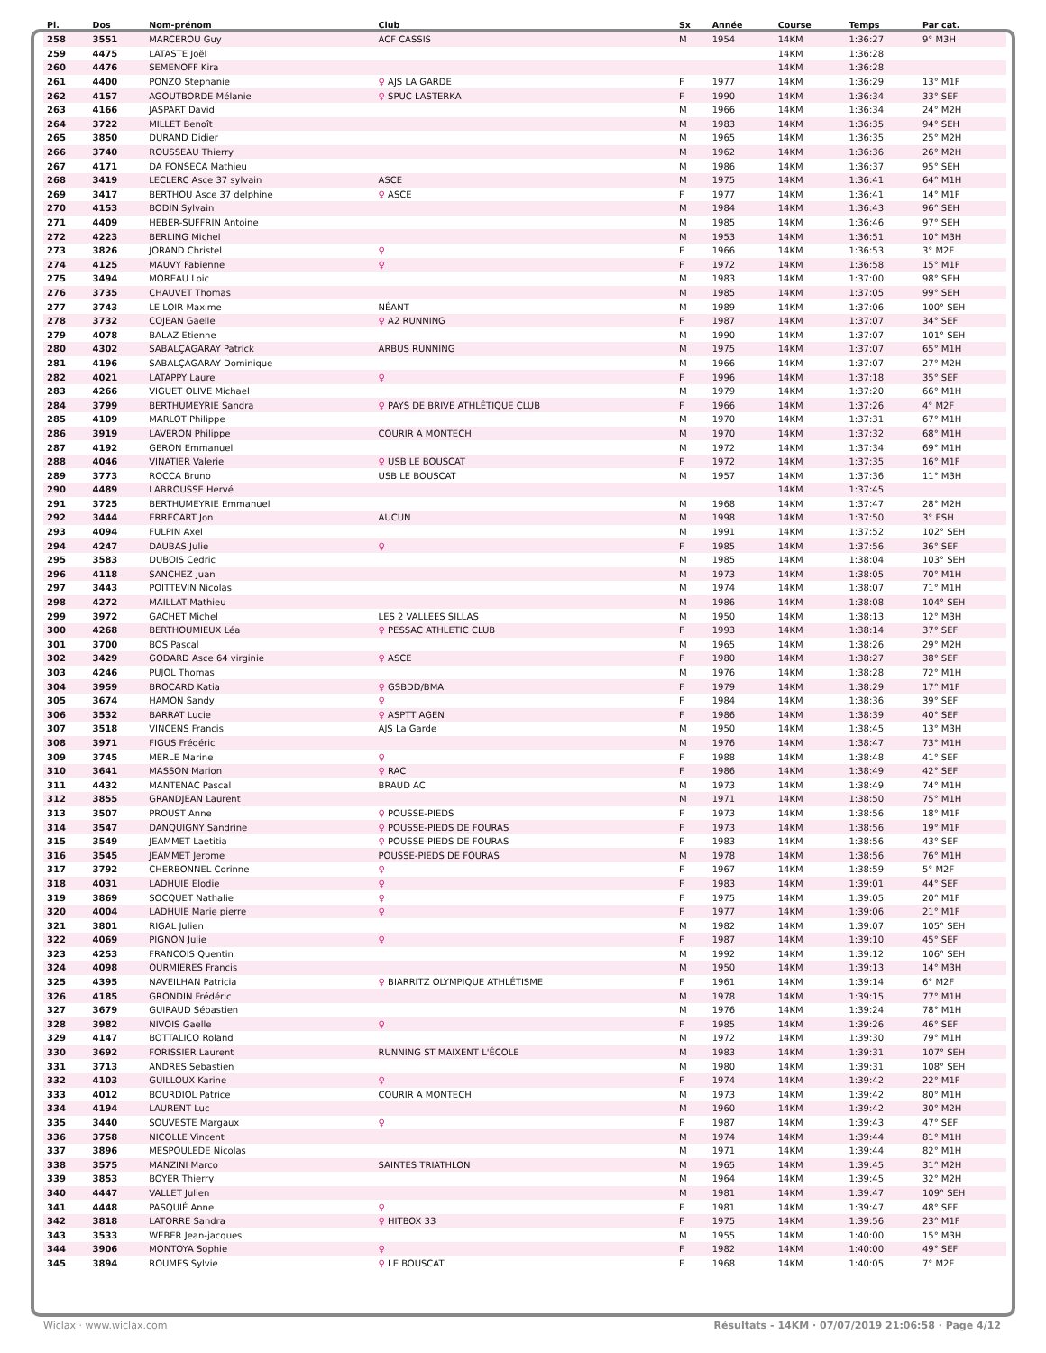| Pl. | Dos | Nom-prénom | Club | Sx | Année | Course | Temps | Par cat. |
| --- | --- | --- | --- | --- | --- | --- | --- | --- |
| 258 | 3551 | MARCEROU Guy | ACF CASSIS | M | 1954 | 14KM | 1:36:27 | 9° M3H |
| 259 | 4475 | LATASTE Joël | | | | 14KM | 1:36:28 | |
| 260 | 4476 | SEMENOFF Kira | | | | 14KM | 1:36:28 | |
| 261 | 4400 | PONZO Stephanie | ♀ AJS LA GARDE | F | 1977 | 14KM | 1:36:29 | 13° M1F |
| 262 | 4157 | AGOUTBORDE Mélanie | ♀ SPUC LASTERKA | F | 1990 | 14KM | 1:36:34 | 33° SEF |
| 263 | 4166 | JASPART David | | M | 1966 | 14KM | 1:36:34 | 24° M2H |
| 264 | 3722 | MILLET Benoît | | M | 1983 | 14KM | 1:36:35 | 94° SEH |
| 265 | 3850 | DURAND Didier | | M | 1965 | 14KM | 1:36:35 | 25° M2H |
| 266 | 3740 | ROUSSEAU Thierry | | M | 1962 | 14KM | 1:36:36 | 26° M2H |
| 267 | 4171 | DA FONSECA Mathieu | | M | 1986 | 14KM | 1:36:37 | 95° SEH |
| 268 | 3419 | LECLERC Asce 37 sylvain | ASCE | M | 1975 | 14KM | 1:36:41 | 64° M1H |
| 269 | 3417 | BERTHOU Asce 37 delphine | ♀ ASCE | F | 1977 | 14KM | 1:36:41 | 14° M1F |
| 270 | 4153 | BODIN Sylvain | | M | 1984 | 14KM | 1:36:43 | 96° SEH |
| 271 | 4409 | HEBER-SUFFRIN Antoine | | M | 1985 | 14KM | 1:36:46 | 97° SEH |
| 272 | 4223 | BERLING Michel | | M | 1953 | 14KM | 1:36:51 | 10° M3H |
| 273 | 3826 | JORAND Christel | ♀ | F | 1966 | 14KM | 1:36:53 | 3° M2F |
| 274 | 4125 | MAUVY Fabienne | ♀ | F | 1972 | 14KM | 1:36:58 | 15° M1F |
| 275 | 3494 | MOREAU Loic | | M | 1983 | 14KM | 1:37:00 | 98° SEH |
| 276 | 3735 | CHAUVET Thomas | | M | 1985 | 14KM | 1:37:05 | 99° SEH |
| 277 | 3743 | LE LOIR Maxime | NÉANT | M | 1989 | 14KM | 1:37:06 | 100° SEH |
| 278 | 3732 | COJEAN Gaelle | ♀ A2 RUNNING | F | 1987 | 14KM | 1:37:07 | 34° SEF |
| 279 | 4078 | BALAZ Etienne | | M | 1990 | 14KM | 1:37:07 | 101° SEH |
| 280 | 4302 | SABALÇAGARAY Patrick | ARBUS RUNNING | M | 1975 | 14KM | 1:37:07 | 65° M1H |
| 281 | 4196 | SABALÇAGARAY Dominique | | M | 1966 | 14KM | 1:37:07 | 27° M2H |
| 282 | 4021 | LATAPPY Laure | ♀ | F | 1996 | 14KM | 1:37:18 | 35° SEF |
| 283 | 4266 | VIGUET OLIVE Michael | | M | 1979 | 14KM | 1:37:20 | 66° M1H |
| 284 | 3799 | BERTHUMEYRIE Sandra | ♀ PAYS DE BRIVE ATHLÉTIQUE CLUB | F | 1966 | 14KM | 1:37:26 | 4° M2F |
| 285 | 4109 | MARLOT Philippe | | M | 1970 | 14KM | 1:37:31 | 67° M1H |
| 286 | 3919 | LAVERON Philippe | COURIR A MONTECH | M | 1970 | 14KM | 1:37:32 | 68° M1H |
| 287 | 4192 | GERON Emmanuel | | M | 1972 | 14KM | 1:37:34 | 69° M1H |
| 288 | 4046 | VINATIER Valerie | ♀ USB LE BOUSCAT | F | 1972 | 14KM | 1:37:35 | 16° M1F |
| 289 | 3773 | ROCCA Bruno | USB LE BOUSCAT | M | 1957 | 14KM | 1:37:36 | 11° M3H |
| 290 | 4489 | LABROUSSE Hervé | | | | 14KM | 1:37:45 | |
| 291 | 3725 | BERTHUMEYRIE Emmanuel | | M | 1968 | 14KM | 1:37:47 | 28° M2H |
| 292 | 3444 | ERRECART Jon | AUCUN | M | 1998 | 14KM | 1:37:50 | 3° ESH |
| 293 | 4094 | FULPIN Axel | | M | 1991 | 14KM | 1:37:52 | 102° SEH |
| 294 | 4247 | DAUBAS Julie | ♀ | F | 1985 | 14KM | 1:37:56 | 36° SEF |
| 295 | 3583 | DUBOIS Cedric | | M | 1985 | 14KM | 1:38:04 | 103° SEH |
| 296 | 4118 | SANCHEZ Juan | | M | 1973 | 14KM | 1:38:05 | 70° M1H |
| 297 | 3443 | POITTEVIN Nicolas | | M | 1974 | 14KM | 1:38:07 | 71° M1H |
| 298 | 4272 | MAILLAT Mathieu | | M | 1986 | 14KM | 1:38:08 | 104° SEH |
| 299 | 3972 | GACHET Michel | LES 2 VALLEES SILLAS | M | 1950 | 14KM | 1:38:13 | 12° M3H |
| 300 | 4268 | BERTHOUMIEUX Léa | ♀ PESSAC ATHLETIC CLUB | F | 1993 | 14KM | 1:38:14 | 37° SEF |
| 301 | 3700 | BOS Pascal | | M | 1965 | 14KM | 1:38:26 | 29° M2H |
| 302 | 3429 | GODARD Asce 64 virginie | ♀ ASCE | F | 1980 | 14KM | 1:38:27 | 38° SEF |
| 303 | 4246 | PUJOL Thomas | | M | 1976 | 14KM | 1:38:28 | 72° M1H |
| 304 | 3959 | BROCARD Katia | ♀ GSBDD/BMA | F | 1979 | 14KM | 1:38:29 | 17° M1F |
| 305 | 3674 | HAMON Sandy | ♀ | F | 1984 | 14KM | 1:38:36 | 39° SEF |
| 306 | 3532 | BARRAT Lucie | ♀ ASPTT AGEN | F | 1986 | 14KM | 1:38:39 | 40° SEF |
| 307 | 3518 | VINCENS Francis | AJS La Garde | M | 1950 | 14KM | 1:38:45 | 13° M3H |
| 308 | 3971 | FIGUS Frédéric | | M | 1976 | 14KM | 1:38:47 | 73° M1H |
| 309 | 3745 | MERLE Marine | ♀ | F | 1988 | 14KM | 1:38:48 | 41° SEF |
| 310 | 3641 | MASSON Marion | ♀ RAC | F | 1986 | 14KM | 1:38:49 | 42° SEF |
| 311 | 4432 | MANTENAC Pascal | BRAUD AC | M | 1973 | 14KM | 1:38:49 | 74° M1H |
| 312 | 3855 | GRANDJEAN Laurent | | M | 1971 | 14KM | 1:38:50 | 75° M1H |
| 313 | 3507 | PROUST Anne | ♀ POUSSE-PIEDS | F | 1973 | 14KM | 1:38:56 | 18° M1F |
| 314 | 3547 | DANQUIGNY Sandrine | ♀ POUSSE-PIEDS DE FOURAS | F | 1973 | 14KM | 1:38:56 | 19° M1F |
| 315 | 3549 | JEAMMET Laetitia | ♀ POUSSE-PIEDS DE FOURAS | F | 1983 | 14KM | 1:38:56 | 43° SEF |
| 316 | 3545 | JEAMMET Jerome | POUSSE-PIEDS DE FOURAS | M | 1978 | 14KM | 1:38:56 | 76° M1H |
| 317 | 3792 | CHERBONNEL Corinne | ♀ | F | 1967 | 14KM | 1:38:59 | 5° M2F |
| 318 | 4031 | LADHUIE Elodie | ♀ | F | 1983 | 14KM | 1:39:01 | 44° SEF |
| 319 | 3869 | SOCQUET Nathalie | ♀ | F | 1975 | 14KM | 1:39:05 | 20° M1F |
| 320 | 4004 | LADHUIE Marie pierre | ♀ | F | 1977 | 14KM | 1:39:06 | 21° M1F |
| 321 | 3801 | RIGAL Julien | | M | 1982 | 14KM | 1:39:07 | 105° SEH |
| 322 | 4069 | PIGNON Julie | ♀ | F | 1987 | 14KM | 1:39:10 | 45° SEF |
| 323 | 4253 | FRANCOIS Quentin | | M | 1992 | 14KM | 1:39:12 | 106° SEH |
| 324 | 4098 | OURMIERES Francis | | M | 1950 | 14KM | 1:39:13 | 14° M3H |
| 325 | 4395 | NAVEILHAN Patricia | ♀ BIARRITZ OLYMPIQUE ATHLÉTISME | F | 1961 | 14KM | 1:39:14 | 6° M2F |
| 326 | 4185 | GRONDIN Frédéric | | M | 1978 | 14KM | 1:39:15 | 77° M1H |
| 327 | 3679 | GUIRAUD Sébastien | | M | 1976 | 14KM | 1:39:24 | 78° M1H |
| 328 | 3982 | NIVOIS Gaelle | ♀ | F | 1985 | 14KM | 1:39:26 | 46° SEF |
| 329 | 4147 | BOTTALICO Roland | | M | 1972 | 14KM | 1:39:30 | 79° M1H |
| 330 | 3692 | FORISSIER Laurent | RUNNING ST MAIXENT L'ÉCOLE | M | 1983 | 14KM | 1:39:31 | 107° SEH |
| 331 | 3713 | ANDRES Sebastien | | M | 1980 | 14KM | 1:39:31 | 108° SEH |
| 332 | 4103 | GUILLOUX Karine | ♀ | F | 1974 | 14KM | 1:39:42 | 22° M1F |
| 333 | 4012 | BOURDIOL Patrice | COURIR A MONTECH | M | 1973 | 14KM | 1:39:42 | 80° M1H |
| 334 | 4194 | LAURENT Luc | | M | 1960 | 14KM | 1:39:42 | 30° M2H |
| 335 | 3440 | SOUVESTE Margaux | ♀ | F | 1987 | 14KM | 1:39:43 | 47° SEF |
| 336 | 3758 | NICOLLE Vincent | | M | 1974 | 14KM | 1:39:44 | 81° M1H |
| 337 | 3896 | MESPOULEDE Nicolas | | M | 1971 | 14KM | 1:39:44 | 82° M1H |
| 338 | 3575 | MANZINI Marco | SAINTES TRIATHLON | M | 1965 | 14KM | 1:39:45 | 31° M2H |
| 339 | 3853 | BOYER Thierry | | M | 1964 | 14KM | 1:39:45 | 32° M2H |
| 340 | 4447 | VALLET Julien | | M | 1981 | 14KM | 1:39:47 | 109° SEH |
| 341 | 4448 | PASQUIÉ Anne | ♀ | F | 1981 | 14KM | 1:39:47 | 48° SEF |
| 342 | 3818 | LATORRE Sandra | ♀ HITBOX 33 | F | 1975 | 14KM | 1:39:56 | 23° M1F |
| 343 | 3533 | WEBER Jean-jacques | | M | 1955 | 14KM | 1:40:00 | 15° M3H |
| 344 | 3906 | MONTOYA Sophie | ♀ | F | 1982 | 14KM | 1:40:00 | 49° SEF |
| 345 | 3894 | ROUMES Sylvie | ♀ LE BOUSCAT | F | 1968 | 14KM | 1:40:05 | 7° M2F |
Wiclax · www.wiclax.com Résultats - 14KM · 07/07/2019 21:06:58 · Page 4/12